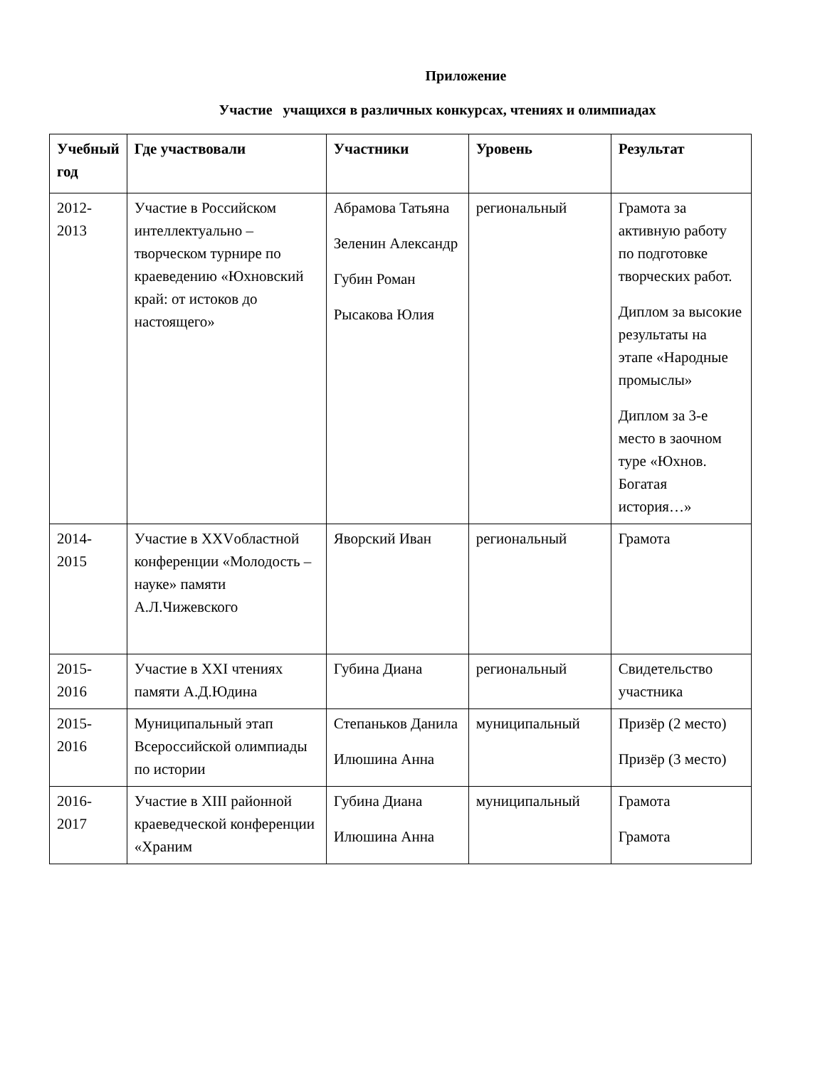Приложение
Участие учащихся в различных конкурсах, чтениях и олимпиадах
| Учебный год | Где участвовали | Участники | Уровень | Результат |
| --- | --- | --- | --- | --- |
| 2012-2013 | Участие в Российском интеллектуально – творческом турнире по краеведению «Юхновский край: от истоков до настоящего» | Абрамова Татьяна Зеленин Александр Губин Роман Рысакова Юлия | региональный | Грамота за активную работу по подготовке творческих работ. Диплом за высокие результаты на этапе «Народные промыслы» Диплом за 3-е место в заочном туре «Юхнов. Богатая история…» |
| 2014-2015 | Участие в XXVобластной конференции «Молодость – науке» памяти А.Л.Чижевского | Яворский Иван | региональный | Грамота |
| 2015-2016 | Участие в XXI чтениях памяти А.Д.Юдина | Губина Диана | региональный | Свидетельство участника |
| 2015-2016 | Муниципальный этап Всероссийской олимпиады по истории | Степаньков Данила Илюшина Анна | муниципальный | Призёр (2 место) Призёр (3 место) |
| 2016-2017 | Участие в XIII районной краеведческой конференции «Храним | Губина Диана Илюшина Анна | муниципальный | Грамота Грамота |